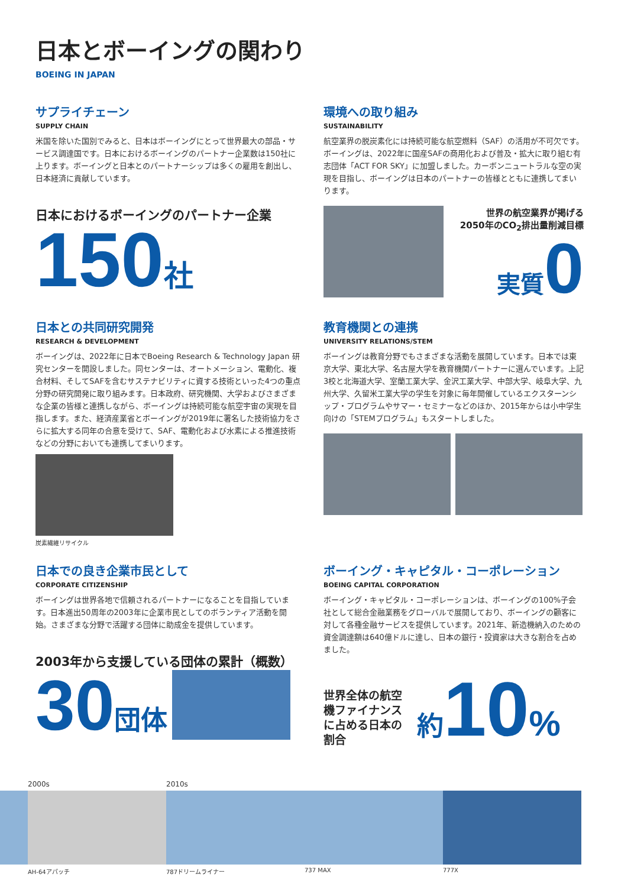日本とボーイングの関わり
BOEING IN JAPAN
サプライチェーン
SUPPLY CHAIN
米国を除いた国別でみると、日本はボーイングにとって世界最大の部品・サービス調達国です。日本におけるボーイングのパートナー企業数は150社に上ります。ボーイングと日本とのパートナーシップは多くの雇用を創出し、日本経済に貢献しています。
日本におけるボーイングのパートナー企業
150 社
環境への取り組み
SUSTAINABILITY
航空業界の脱炭素化には持続可能な航空燃料（SAF）の活用が不可欠です。ボーイングは、2022年に国産SAFの商用化および普及・拡大に取り組む有志団体「ACT FOR SKY」に加盟しました。カーボンニュートラルな空の実現を目指し、ボーイングは日本のパートナーの皆様とともに連携してまいります。
世界の航空業界が掲げる
2050年のCO<sub>2</sub>排出量削減目標
実質 0
日本との共同研究開発
RESEARCH & DEVELOPMENT
ボーイングは、2022年に日本でBoeing Research & Technology Japan 研究センターを開設しました。同センターは、オートメーション、電動化、複合材料、そしてSAFを含むサステナビリティに資する技術といった4つの重点分野の研究開発に取り組みます。日本政府、研究機関、大学およびさまざまな企業の皆様と連携しながら、ボーイングは持続可能な航空宇宙の実現を目指します。また、経済産業省とボーイングが2019年に署名した技術協力をさらに拡大する同年の合意を受けて、SAF、電動化および水素による推進技術などの分野においても連携してまいります。
炭素繊維リサイクル
教育機関との連携
UNIVERSITY RELATIONS/STEM
ボーイングは教育分野でもさまざまな活動を展開しています。日本では東京大学、東北大学、名古屋大学を教育機関パートナーに選んでいます。上記3校と北海道大学、室蘭工業大学、金沢工業大学、中部大学、岐阜大学、九州大学、久留米工業大学の学生を対象に毎年開催しているエクスターンシップ・プログラムやサマー・セミナーなどのほか、2015年からは小中学生向けの「STEMプログラム」もスタートしました。
日本での良き企業市民として
CORPORATE CITIZENSHIP
ボーイングは世界各地で信頼されるパートナーになることを目指しています。日本進出50周年の2003年に企業市民としてのボランティア活動を開始。さまざまな分野で活躍する団体に助成金を提供しています。
2003年から支援している団体の累計（概数）
30 団体
ボーイング・キャピタル・コーポレーション
BOEING CAPITAL CORPORATION
ボーイング・キャピタル・コーポレーションは、ボーイングの100%子会社として総合金融業務をグローバルで展開しており、ボーイングの顧客に対して各種金融サービスを提供しています。2021年、新造機納入のための資金調達額は640億ドルに達し、日本の銀行・投資家は大きな割合を占めました。
世界全体の航空機ファイナンスに占める日本の割合
約 10%
2000s
AH-64アパッチ
2010s
787ドリームライナー
737 MAX 777X